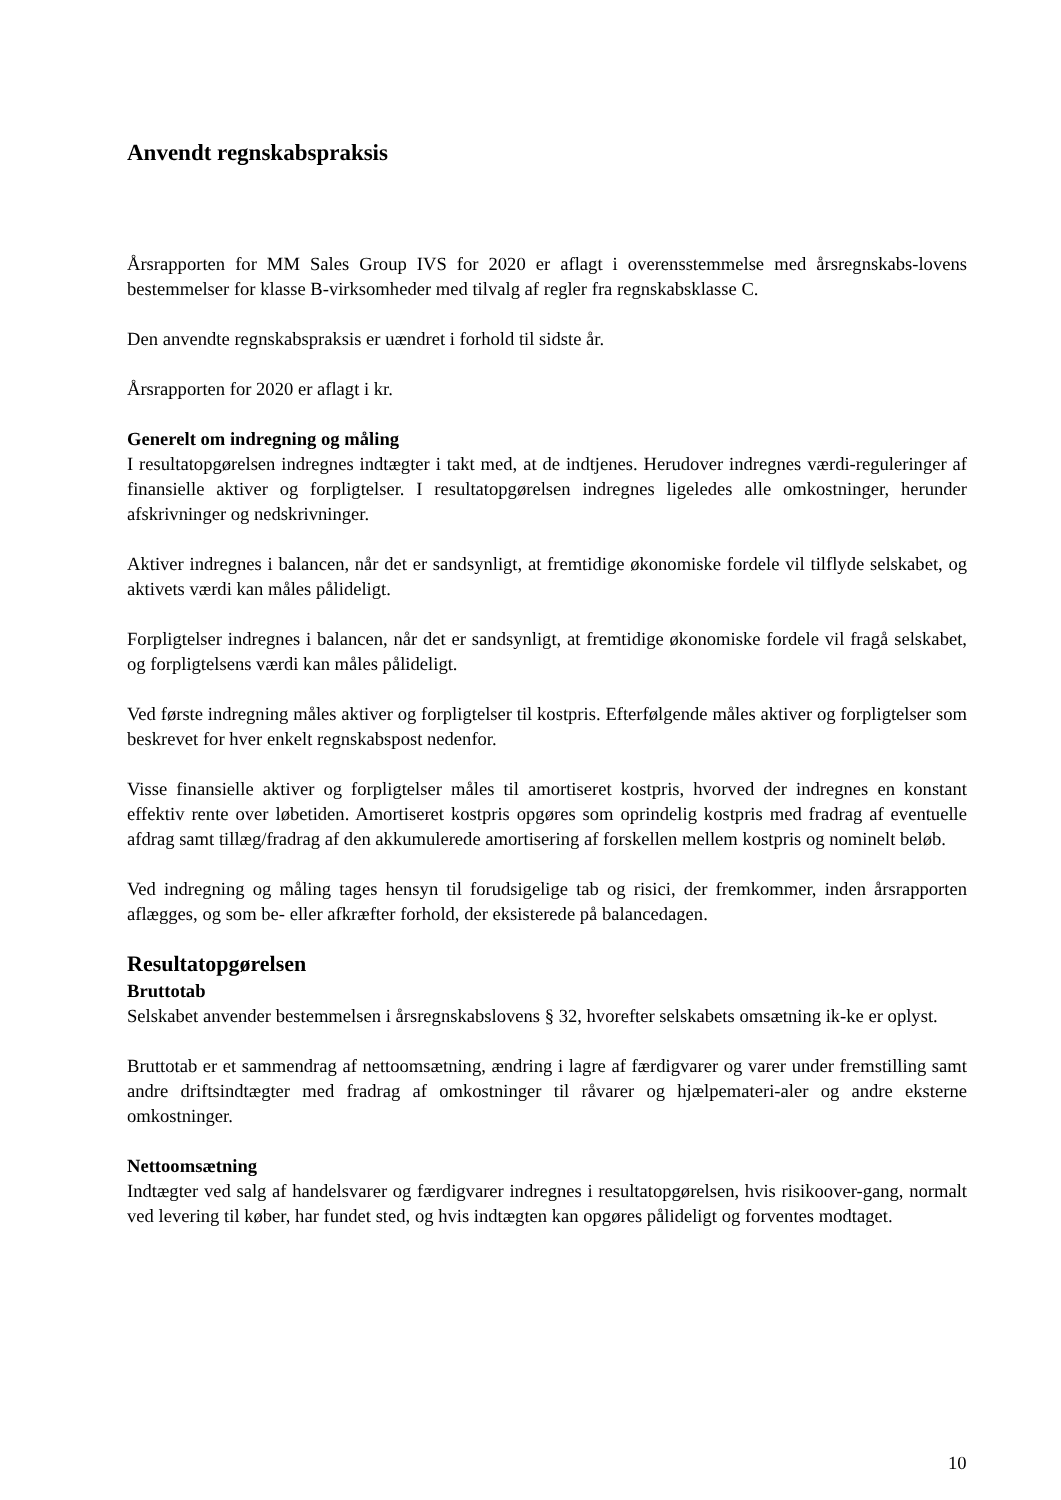Anvendt regnskabspraksis
Årsrapporten for MM Sales Group IVS for 2020 er aflagt i overensstemmelse med årsregnskabs-lovens bestemmelser for klasse B-virksomheder med tilvalg af regler fra regnskabsklasse C.
Den anvendte regnskabspraksis er uændret i forhold til sidste år.
Årsrapporten for 2020 er aflagt i kr.
Generelt om indregning og måling
I resultatopgørelsen indregnes indtægter i takt med, at de indtjenes. Herudover indregnes værdi-reguleringer af finansielle aktiver og forpligtelser. I resultatopgørelsen indregnes ligeledes alle omkostninger, herunder afskrivninger og nedskrivninger.
Aktiver indregnes i balancen, når det er sandsynligt, at fremtidige økonomiske fordele vil tilflyde selskabet, og aktivets værdi kan måles pålideligt.
Forpligtelser indregnes i balancen, når det er sandsynligt, at fremtidige økonomiske fordele vil fragå selskabet, og forpligtelsens værdi kan måles pålideligt.
Ved første indregning måles aktiver og forpligtelser til kostpris. Efterfølgende måles aktiver og forpligtelser som beskrevet for hver enkelt regnskabspost nedenfor.
Visse finansielle aktiver og forpligtelser måles til amortiseret kostpris, hvorved der indregnes en konstant effektiv rente over løbetiden. Amortiseret kostpris opgøres som oprindelig kostpris med fradrag af eventuelle afdrag samt tillæg/fradrag af den akkumulerede amortisering af forskellen mellem kostpris og nominelt beløb.
Ved indregning og måling tages hensyn til forudsigelige tab og risici, der fremkommer, inden årsrapporten aflægges, og som be- eller afkræfter forhold, der eksisterede på balancedagen.
Resultatopgørelsen
Bruttotab
Selskabet anvender bestemmelsen i årsregnskabslovens § 32, hvorefter selskabets omsætning ik-ke er oplyst.
Bruttotab er et sammendrag af nettoomsætning, ændring i lagre af færdigvarer og varer under fremstilling samt andre driftsindtægter med fradrag af omkostninger til råvarer og hjælpemateri-aler og andre eksterne omkostninger.
Nettoomsætning
Indtægter ved salg af handelsvarer og færdigvarer indregnes i resultatopgørelsen, hvis risikoover-gang, normalt ved levering til køber, har fundet sted, og hvis indtægten kan opgøres pålideligt og forventes modtaget.
10